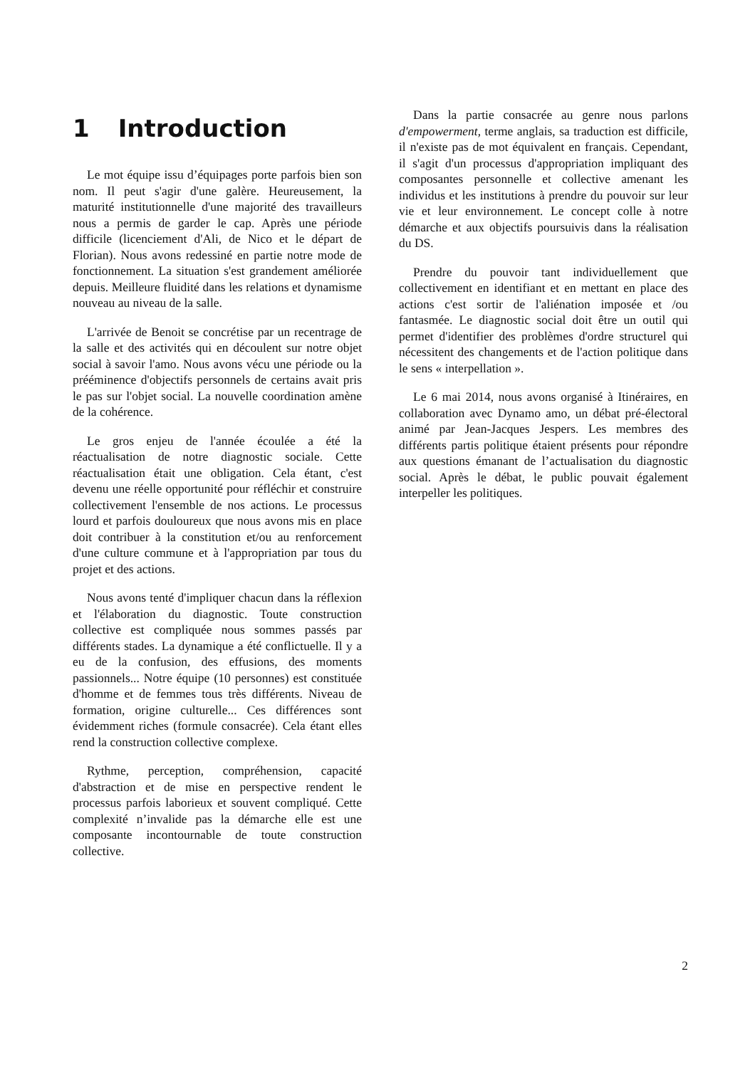1 Introduction
Le mot équipe issu d’équipages porte parfois bien son nom. Il peut s'agir d'une galère. Heureusement, la maturité institutionnelle d'une majorité des travailleurs nous a permis de garder le cap. Après une période difficile (licenciement d'Ali, de Nico et le départ de Florian). Nous avons redessiné en partie notre mode de fonctionnement. La situation s'est grandement améliorée depuis. Meilleure fluidité dans les relations et dynamisme nouveau au niveau de la salle.
L'arrivée de Benoit se concrétise par un recentrage de la salle et des activités qui en découlent sur notre objet social à savoir l'amo. Nous avons vécu une période ou la prééminence d'objectifs personnels de certains avait pris le pas sur l'objet social. La nouvelle coordination amène de la cohérence.
Le gros enjeu de l'année écoulée a été la réactualisation de notre diagnostic sociale. Cette réactualisation était une obligation. Cela étant, c'est devenu une réelle opportunité pour réfléchir et construire collectivement l'ensemble de nos actions. Le processus lourd et parfois douloureux que nous avons mis en place doit contribuer à la constitution et/ou au renforcement d'une culture commune et à l'appropriation par tous du projet et des actions.
Nous avons tenté d'impliquer chacun dans la réflexion et l'élaboration du diagnostic. Toute construction collective est compliquée nous sommes passés par différents stades. La dynamique a été conflictuelle. Il y a eu de la confusion, des effusions, des moments passionnels... Notre équipe (10 personnes) est constituée d'homme et de femmes tous très différents. Niveau de formation, origine culturelle... Ces différences sont évidemment riches (formule consacrée). Cela étant elles rend la construction collective complexe.
Rythme, perception, compréhension, capacité d'abstraction et de mise en perspective rendent le processus parfois laborieux et souvent compliqué. Cette complexité n’invalide pas la démarche elle est une composante incontournable de toute construction collective.
Dans la partie consacrée au genre nous parlons d'empowerment, terme anglais, sa traduction est difficile, il n'existe pas de mot équivalent en français. Cependant, il s'agit d'un processus d'appropriation impliquant des composantes personnelle et collective amenant les individus et les institutions à prendre du pouvoir sur leur vie et leur environnement. Le concept colle à notre démarche et aux objectifs poursuivis dans la réalisation du DS.
Prendre du pouvoir tant individuellement que collectivement en identifiant et en mettant en place des actions c'est sortir de l'aliénation imposée et /ou fantasmée. Le diagnostic social doit être un outil qui permet d'identifier des problèmes d'ordre structurel qui nécessitent des changements et de l'action politique dans le sens « interpellation ».
Le 6 mai 2014, nous avons organisé à Itinéraires, en collaboration avec Dynamo amo, un débat pré-électoral animé par Jean-Jacques Jespers. Les membres des différents partis politique étaient présents pour répondre aux questions émanant de l’actualisation du diagnostic social. Après le débat, le public pouvait également interpeller les politiques.
2